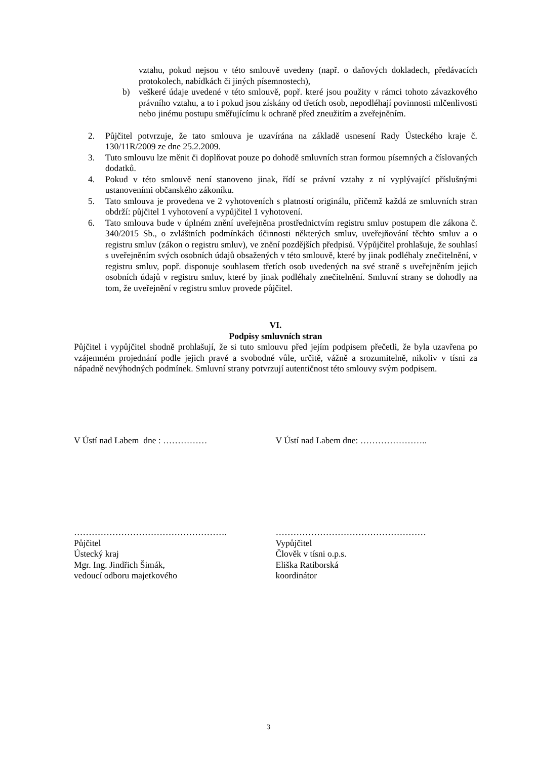vztahu, pokud nejsou v této smlouvě uvedeny (např. o daňových dokladech, předávacích protokolech, nabídkách či jiných písemnostech),
b) veškeré údaje uvedené v této smlouvě, popř. které jsou použity v rámci tohoto závazkového právního vztahu, a to i pokud jsou získány od třetích osob, nepodléhají povinnosti mlčenlivosti nebo jinému postupu směřujícímu k ochraně před zneužitím a zveřejněním.
2. Půjčitel potvrzuje, že tato smlouva je uzavírána na základě usnesení Rady Ústeckého kraje č. 130/11R/2009 ze dne 25.2.2009.
3. Tuto smlouvu lze měnit či doplňovat pouze po dohodě smluvních stran formou písemných a číslovaných dodatků.
4. Pokud v této smlouvě není stanoveno jinak, řídí se právní vztahy z ní vyplývající příslušnými ustanoveními občanského zákoníku.
5. Tato smlouva je provedena ve 2 vyhotoveních s platností originálu, přičemž každá ze smluvních stran obdrží: půjčitel 1 vyhotovení a vypůjčitel 1 vyhotovení.
6. Tato smlouva bude v úplném znění uveřejněna prostřednictvím registru smluv postupem dle zákona č. 340/2015 Sb., o zvláštních podmínkách účinnosti některých smluv, uveřejňování těchto smluv a o registru smluv (zákon o registru smluv), ve znění pozdějších předpisů. Výpůjčitel prohlašuje, že souhlasí s uveřejněním svých osobních údajů obsažených v této smlouvě, které by jinak podléhaly znečitelnění, v registru smluv, popř. disponuje souhlasem třetích osob uvedených na své straně s uveřejněním jejich osobních údajů v registru smluv, které by jinak podléhaly znečitelnění. Smluvní strany se dohodly na tom, že uveřejnění v registru smluv provede půjčitel.
VI.
Podpisy smluvních stran
Půjčitel i vypůjčitel shodně prohlašují, že si tuto smlouvu před jejím podpisem přečetli, že byla uzavřena po vzájemném projednání podle jejich pravé a svobodné vůle, určitě, vážně a srozumitelně, nikoliv v tísni za nápadně nevýhodných podmínek. Smluvní strany potvrzují autentičnost této smlouvy svým podpisem.
V Ústí nad Labem dne : …………… V Ústí nad Labem dne: …………………..
…………………………………………….
Půjčitel
Ústecký kraj
Mgr. Ing. Jindřich Šimák,
vedoucí odboru majetkového
……………………………………………
Vypůjčitel
Člověk v tísni o.p.s.
Eliška Ratiborská
koordinátor
3